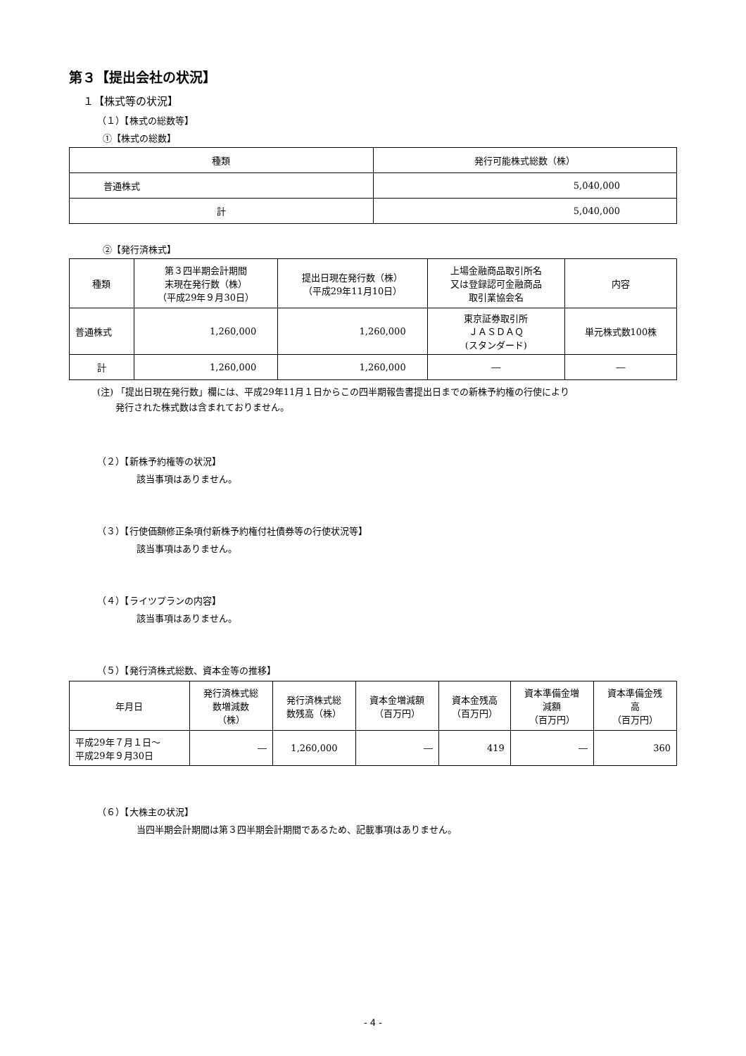第３【提出会社の状況】
１【株式等の状況】
（１）【株式の総数等】
①【株式の総数】
| 種類 | 発行可能株式総数（株） |
| --- | --- |
| 普通株式 | 5,040,000 |
| 計 | 5,040,000 |
②【発行済株式】
| 種類 | 第３四半期会計期間 末現在発行数（株） （平成29年９月30日） | 提出日現在発行数（株） （平成29年11月10日） | 上場金融商品取引所名 又は登録認可金融商品 取引業協会名 | 内容 |
| --- | --- | --- | --- | --- |
| 普通株式 | 1,260,000 | 1,260,000 | 東京証券取引所 ＪＡＳＤＡＱ (スタンダード) | 単元株式数100株 |
| 計 | 1,260,000 | 1,260,000 | ― | ― |
(注) 「提出日現在発行数」欄には、平成29年11月１日からこの四半期報告書提出日までの新株予約権の行使により
　　発行された株式数は含まれておりません。
（２）【新株予約権等の状況】
該当事項はありません。
（３）【行使価額修正条項付新株予約権付社債券等の行使状況等】
該当事項はありません。
（４）【ライツプランの内容】
該当事項はありません。
（５）【発行済株式総数、資本金等の推移】
| 年月日 | 発行済株式総 数増減数 （株） | 発行済株式総 数残高（株） | 資本金増減額 （百万円） | 資本金残高 （百万円） | 資本準備金増 減額 （百万円） | 資本準備金残 高 （百万円） |
| --- | --- | --- | --- | --- | --- | --- |
| 平成29年７月１日～ 平成29年９月30日 | ― | 1,260,000 | ― | 419 | ― | 360 |
（６）【大株主の状況】
当四半期会計期間は第３四半期会計期間であるため、記載事項はありません。
- 4 -